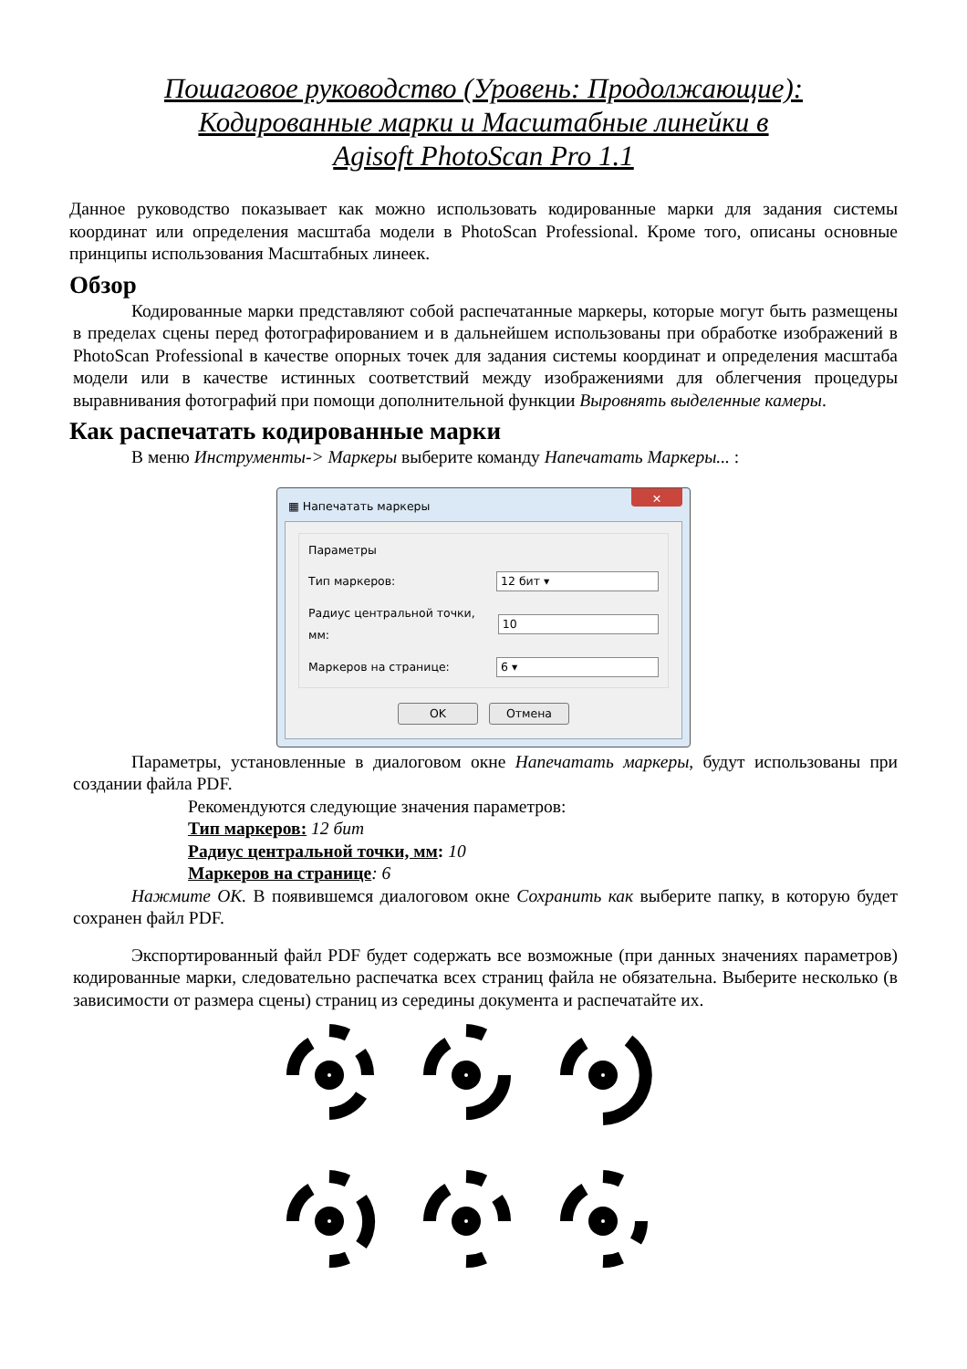Пошаговое руководство (Уровень: Продолжающие):
Кодированные марки и Масштабные линейки в
Agisoft PhotoScan Pro 1.1
Данное руководство показывает как можно использовать кодированные марки для задания системы координат или определения масштаба модели в PhotoScan Professional. Кроме того, описаны основные принципы использования Масштабных линеек.
Обзор
Кодированные марки представляют собой распечатанные маркеры, которые могут быть размещены в пределах сцены перед фотографированием и в дальнейшем использованы при обработке изображений в PhotoScan Professional в качестве опорных точек для задания системы координат и определения масштаба модели или в качестве истинных соответствий между изображениями для облегчения процедуры выравнивания фотографий при помощи дополнительной функции Выровнять выделенные камеры.
Как распечатать кодированные марки
В меню Инструменты-> Маркеры выберите команду Напечатать Маркеры... :
▦ Напечатать маркеры
✕
Параметры
Тип маркеров: 12 бит ▾
Радиус центральной точки, мм: 10
Маркеров на странице: 6 ▾
OK Отмена
Параметры, установленные в диалоговом окне Напечатать маркеры, будут использованы при создании файла PDF.
Рекомендуются следующие значения параметров:
Тип маркеров: 12 бит
Радиус центральной точки, мм: 10
Маркеров на странице: 6
Нажмите OK. В появившемся диалоговом окне Сохранить как выберите папку, в которую будет сохранен файл PDF.
Экспортированный файл PDF будет содержать все возможные (при данных значениях параметров) кодированные марки, следовательно распечатка всех страниц файла не обязательна. Выберите несколько (в зависимости от размера сцены) страниц из середины документа и распечатайте их.